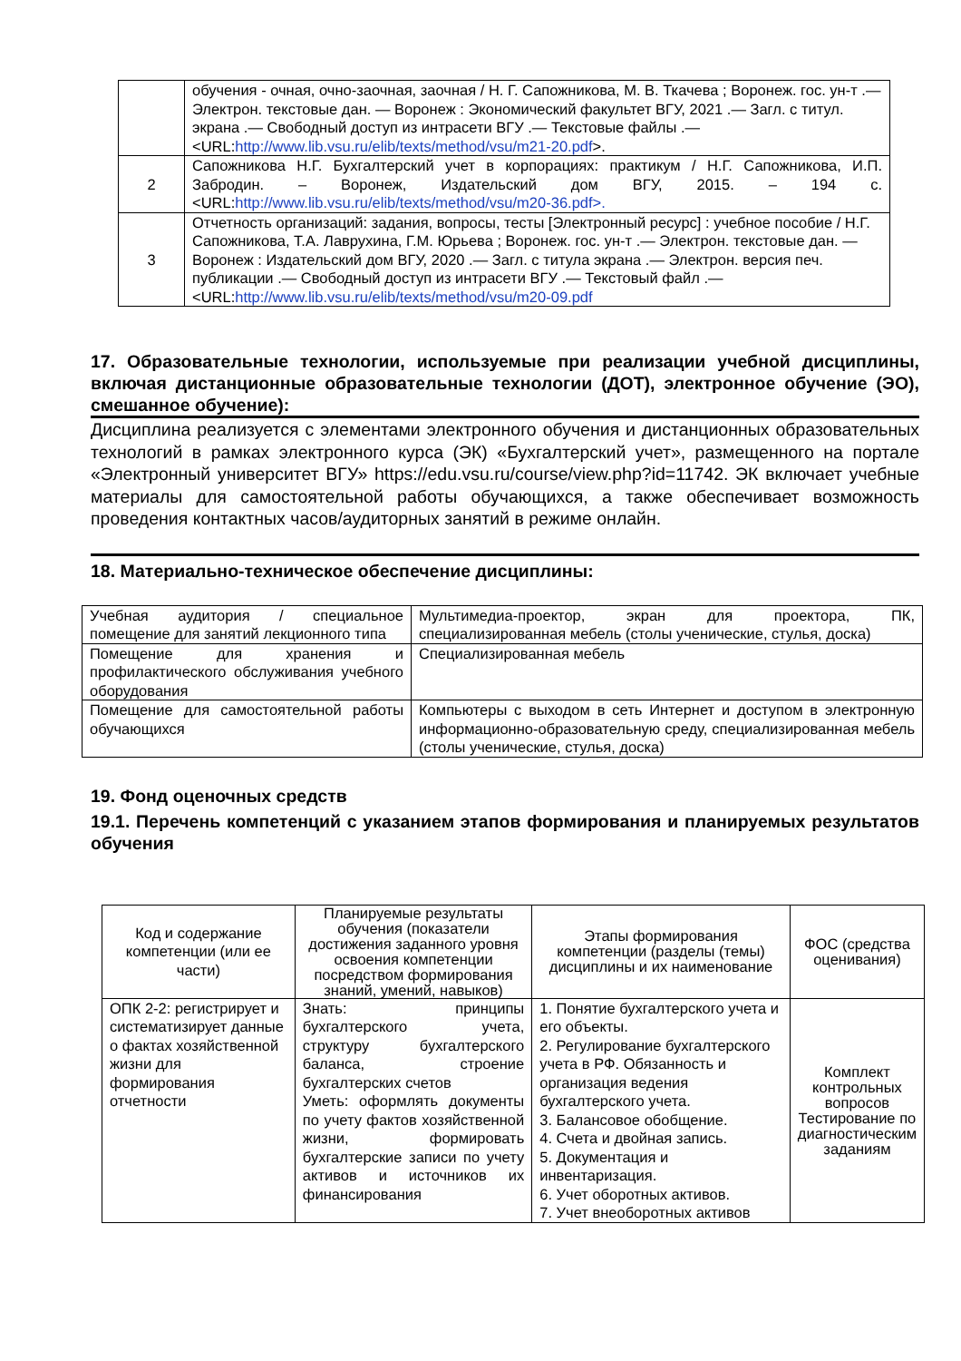| | обучения - очная, очно-заочная, заочная / Н. Г. Сапожникова, М. В. Ткачева ; Воронеж. гос. ун-т .— Электрон. текстовые дан. — Воронеж : Экономический факультет ВГУ, 2021 .— Загл. с титул. экрана .— Свободный доступ из интрасети ВГУ .— Текстовые файлы .— <URL: http://www.lib.vsu.ru/elib/texts/method/vsu/m21-20.pdf >. |
| 2 | Сапожникова Н.Г. Бухгалтерский учет в корпорациях: практикум / Н.Г. Сапожникова, И.П. Забродин. – Воронеж, Издательский дом ВГУ, 2015. – 194 с. <URL: http://www.lib.vsu.ru/elib/texts/method/vsu/m20-36.pdf>. |
| 3 | Отчетность организаций: задания, вопросы, тесты [Электронный ресурс] : учебное пособие / Н.Г. Сапожникова, Т.А. Лаврухина, Г.М. Юрьева ; Воронеж. гос. ун-т .— Электрон. текстовые дан. — Воронеж : Издательский дом ВГУ, 2020 .— Загл. с титула экрана .— Электрон. версия печ. публикации .— Свободный доступ из интрасети ВГУ .— Текстовый файл .— <URL: http://www.lib.vsu.ru/elib/texts/method/vsu/m20-09.pdf |
17. Образовательные технологии, используемые при реализации учебной дисциплины, включая дистанционные образовательные технологии (ДОТ), электронное обучение (ЭО), смешанное обучение):
Дисциплина реализуется с элементами электронного обучения и дистанционных образовательных технологий в рамках электронного курса (ЭК) «Бухгалтерский учет», размещенного на портале «Электронный университет ВГУ» https://edu.vsu.ru/course/view.php?id=11742. ЭК включает учебные материалы для самостоятельной работы обучающихся, а также обеспечивает возможность проведения контактных часов/аудиторных занятий в режиме онлайн.
18. Материально-техническое обеспечение дисциплины:
| Учебная аудитория / специальное помещение для занятий лекционного типа | Мультимедиа-проектор, экран для проектора, ПК, специализированная мебель (столы ученические, стулья, доска) |
| Помещение для хранения и профилактического обслуживания учебного оборудования | Специализированная мебель |
| Помещение для самостоятельной работы обучающихся | Компьютеры с выходом в сеть Интернет и доступом в электронную информационно-образовательную среду, специализированная мебель (столы ученические, стулья, доска) |
19. Фонд оценочных средств
19.1. Перечень компетенций с указанием этапов формирования и планируемых результатов обучения
| Код и содержание компетенции (или ее части) | Планируемые результаты обучения (показатели достижения заданного уровня освоения компетенции посредством формирования знаний, умений, навыков) | Этапы формирования компетенции (разделы (темы) дисциплины и их наименование | ФОС (средства оценивания) |
| --- | --- | --- | --- |
| ОПК 2-2: регистрирует и систематизирует данные о фактах хозяйственной жизни для формирования отчетности | Знать: принципы бухгалтерского учета, структуру бухгалтерского баланса, строение бухгалтерских счетов Уметь: оформлять документы по учету фактов хозяйственной жизни, формировать бухгалтерские записи по учету активов и источников их финансирования | 1. Понятие бухгалтерского учета и его объекты. 2. Регулирование бухгалтерского учета в РФ. Обязанность и организация ведения бухгалтерского учета. 3. Балансовое обобщение. 4. Счета и двойная запись. 5. Документация и инвентаризация. 6. Учет оборотных активов. 7. Учет внеоборотных активов | Комплект контрольных вопросов Тестирование по диагностическим заданиям |